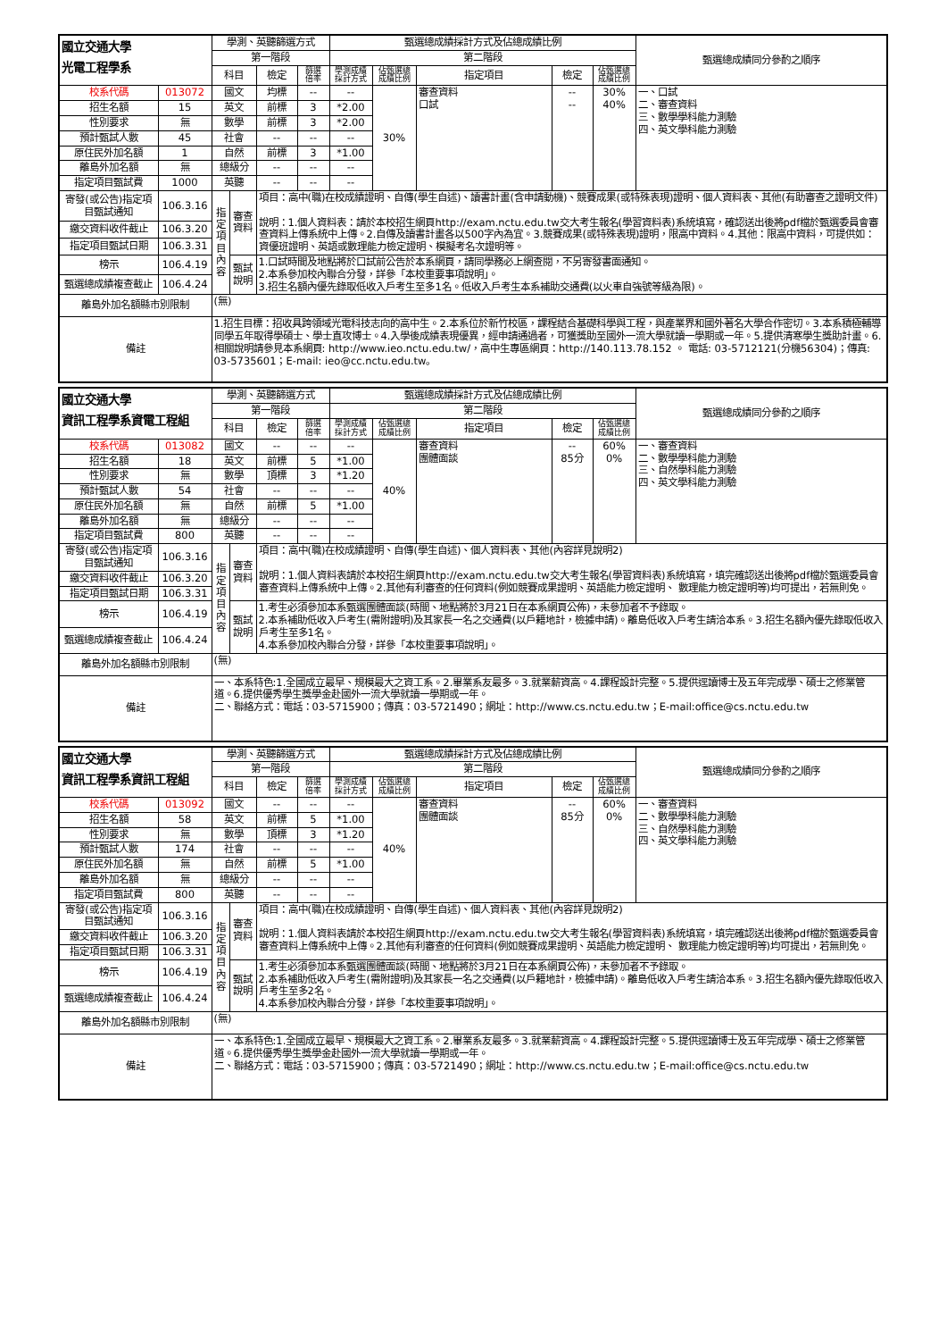| 國立交通大學 光電工程學系 | | 學測、英聽篩選方式 | | | | 甄選總成績採計方式及佔總成績比例 | | | | | 甄選總成績同分參酌之順序 |
| --- | --- | --- | --- | --- | --- | --- | --- | --- | --- | --- | --- |
| | | 第一階段 | | | | 第二階段 | | | | | |
| | | 科目 | | 檢定 | 篩選 倍率 | 學測成績 採計方式 | 佔甄選總 成績比例 | 指定項目 | 檢定 | 佔甄選總 成績比例 | |
| 校系代碼 | 013072 | 國文 | | 均標 | -- | -- | 30% | 審查資料 口試 | -- -- | 30% 40% | 一、口試 二、審查資料 三、數學學科能力測驗 四、英文學科能力測驗 |
| 招生名額 | 15 | 英文 | | 前標 | 3 | *2.00 | | | | | |
| 性別要求 | 無 | 數學 | | 前標 | 3 | *2.00 | | | | | |
| 預計甄試人數 | 45 | 社會 | | -- | -- | -- | | | | | |
| 原住民外加名額 | 1 | 自然 | | 前標 | 3 | *1.00 | | | | | |
| 離島外加名額 | 無 | 總級分 | | -- | -- | -- | | | | | |
| 指定項目甄試費 | 1000 | 英聽 | | -- | -- | -- | | | | | |
| 寄發(或公告)指定項目甄試通知 | 106.3.16 | 指 定 項 目 內 容 | 審查資料 | 項目：高中(職)在校成績證明、自傳(學生自述)、讀書計畫(含申請動機)、競賽成果(或特殊表現)證明、個人資料表、其他(有助審查之證明文件) 說明：1.個人資料表：請於本校招生網頁http://exam.nctu.edu.tw交大考生報名(學習資料表)系統填寫，確認送出後將pdf檔於甄選委員會審查資料上傳系統中上傳。2.自傳及讀書計畫各以500字內為宜。3.競賽成果(或特殊表現)證明，限高中資料。4.其他：限高中資料，可提供如：資優班證明、英語或數理能力檢定證明、模擬考名次證明等。 | | | | | | | |
| 繳交資料收件截止 | 106.3.20 | | | | | | | | | | |
| 指定項目甄試日期 | 106.3.31 | | | | | | | | | | |
| 榜示 | 106.4.19 | | 甄試說明 | 1.口試時間及地點將於口試前公告於本系網頁，請同學務必上網查閱，不另寄發書面通知。 2.本系參加校內聯合分發，詳參「本校重要事項說明」。 3.招生名額內優先錄取低收入戶考生至多1名。低收入戶考生本系補助交通費(以火車自強號等級為限)。 | | | | | | | |
| 甄選總成績複查截止 | 106.4.24 | | | | | | | | | | |
| 離島外加名額縣市別限制 | | (無) | | | | | | | | | |
| 備註 | | 1.招生目標：招收具跨領域光電科技志向的高中生。2.本系位於新竹校區，課程結合基礎科學與工程，與產業界和國外著名大學合作密切。3.本系積極輔導同學五年取得學碩士、學士直攻博士。4.入學後成績表現優異，經申請通過者，可獲獎助至國外一流大學就讀一學期或一年。5.提供清寒學生獎助計畫。6.相關說明請參見本系網頁: http://www.ieo.nctu.edu.tw/，高中生專區網頁：http://140.113.78.152 。 電話: 03-5712121(分機56304)；傳真: 03-5735601；E-mail: ieo@cc.nctu.edu.tw。 | | | | | | | | | |
| 國立交通大學 資訊工程學系資電工程組 | | 學測、英聽篩選方式 | | | | 甄選總成績採計方式及佔總成績比例 | | | | | 甄選總成績同分參酌之順序 |
| --- | --- | --- | --- | --- | --- | --- | --- | --- | --- | --- | --- |
| | | 第一階段 | | | | 第二階段 | | | | | |
| | | 科目 | | 檢定 | 篩選 倍率 | 學測成績 採計方式 | 佔甄選總 成績比例 | 指定項目 | 檢定 | 佔甄選總 成績比例 | |
| 校系代碼 | 013082 | 國文 | | -- | -- | -- | 40% | 審查資料 團體面談 | -- 85分 | 60% 0% | 一、審查資料 二、數學學科能力測驗 三、自然學科能力測驗 四、英文學科能力測驗 |
| 招生名額 | 18 | 英文 | | 前標 | 5 | *1.00 | | | | | |
| 性別要求 | 無 | 數學 | | 頂標 | 3 | *1.20 | | | | | |
| 預計甄試人數 | 54 | 社會 | | -- | -- | -- | | | | | |
| 原住民外加名額 | 無 | 自然 | | 前標 | 5 | *1.00 | | | | | |
| 離島外加名額 | 無 | 總級分 | | -- | -- | -- | | | | | |
| 指定項目甄試費 | 800 | 英聽 | | -- | -- | -- | | | | | |
| 寄發(或公告)指定項目甄試通知 | 106.3.16 | 指 定 項 目 內 容 | 審查資料 | 項目：高中(職)在校成績證明、自傳(學生自述)、個人資料表、其他(內容詳見說明2) 說明：1.個人資料表請於本校招生網頁http://exam.nctu.edu.tw交大考生報名(學習資料表)系統填寫，填完確認送出後將pdf檔於甄選委員會審查資料上傳系統中上傳。2.其他有利審查的任何資料(例如競賽成果證明、英語能力檢定證明、 數理能力檢定證明等)均可提出，若無則免。 | | | | | | | |
| 繳交資料收件截止 | 106.3.20 | | | | | | | | | | |
| 指定項目甄試日期 | 106.3.31 | | | | | | | | | | |
| 榜示 | 106.4.19 | | 甄試說明 | 1.考生必須參加本系甄選團體面談(時間、地點將於3月21日在本系網頁公佈)，未參加者不予錄取。 2.本系補助低收入戶考生(需附證明)及其家長一名之交通費(以戶籍地計，檢據申請)。離島低收入戶考生請洽本系。3.招生名額內優先錄取低收入戶考生至多1名。 4.本系參加校內聯合分發，詳參「本校重要事項說明」。 | | | | | | | |
| 甄選總成績複查截止 | 106.4.24 | | | | | | | | | | |
| 離島外加名額縣市別限制 | | (無) | | | | | | | | | |
| 備註 | | 一、本系特色:1.全國成立最早、規模最大之資工系。2.畢業系友最多。3.就業薪資高。4.課程設計完整。5.提供逕讀博士及五年完成學、碩士之修業管道。6.提供優秀學生獎學金赴國外一流大學就讀一學期或一年。 二、聯絡方式：電話：03-5715900；傳真：03-5721490；網址：http://www.cs.nctu.edu.tw；E-mail:office@cs.nctu.edu.tw | | | | | | | | | |
| 國立交通大學 資訊工程學系資訊工程組 | | 學測、英聽篩選方式 | | | | 甄選總成績採計方式及佔總成績比例 | | | | | 甄選總成績同分參酌之順序 |
| --- | --- | --- | --- | --- | --- | --- | --- | --- | --- | --- | --- |
| | | 第一階段 | | | | 第二階段 | | | | | |
| | | 科目 | | 檢定 | 篩選 倍率 | 學測成績 採計方式 | 佔甄選總 成績比例 | 指定項目 | 檢定 | 佔甄選總 成績比例 | |
| 校系代碼 | 013092 | 國文 | | -- | -- | -- | 40% | 審查資料 團體面談 | -- 85分 | 60% 0% | 一、審查資料 二、數學學科能力測驗 三、自然學科能力測驗 四、英文學科能力測驗 |
| 招生名額 | 58 | 英文 | | 前標 | 5 | *1.00 | | | | | |
| 性別要求 | 無 | 數學 | | 頂標 | 3 | *1.20 | | | | | |
| 預計甄試人數 | 174 | 社會 | | -- | -- | -- | | | | | |
| 原住民外加名額 | 無 | 自然 | | 前標 | 5 | *1.00 | | | | | |
| 離島外加名額 | 無 | 總級分 | | -- | -- | -- | | | | | |
| 指定項目甄試費 | 800 | 英聽 | | -- | -- | -- | | | | | |
| 寄發(或公告)指定項目甄試通知 | 106.3.16 | 指 定 項 目 內 容 | 審查資料 | 項目：高中(職)在校成績證明、自傳(學生自述)、個人資料表、其他(內容詳見說明2) 說明：1.個人資料表請於本校招生網頁http://exam.nctu.edu.tw交大考生報名(學習資料表)系統填寫，填完確認送出後將pdf檔於甄選委員會審查資料上傳系統中上傳。2.其他有利審查的任何資料(例如競賽成果證明、英語能力檢定證明、 數理能力檢定證明等)均可提出，若無則免。 | | | | | | | |
| 繳交資料收件截止 | 106.3.20 | | | | | | | | | | |
| 指定項目甄試日期 | 106.3.31 | | | | | | | | | | |
| 榜示 | 106.4.19 | | 甄試說明 | 1.考生必須參加本系甄選團體面談(時間、地點將於3月21日在本系網頁公佈)，未參加者不予錄取。 2.本系補助低收入戶考生(需附證明)及其家長一名之交通費(以戶籍地計，檢據申請)。離島低收入戶考生請洽本系。3.招生名額內優先錄取低收入戶考生至多2名。 4.本系參加校內聯合分發，詳參「本校重要事項說明」。 | | | | | | | |
| 甄選總成績複查截止 | 106.4.24 | | | | | | | | | | |
| 離島外加名額縣市別限制 | | (無) | | | | | | | | | |
| 備註 | | 一、本系特色:1.全國成立最早、規模最大之資工系。2.畢業系友最多。3.就業薪資高。4.課程設計完整。5.提供逕讀博士及五年完成學、碩士之修業管道。6.提供優秀學生獎學金赴國外一流大學就讀一學期或一年。 二、聯絡方式：電話：03-5715900；傳真：03-5721490；網址：http://www.cs.nctu.edu.tw；E-mail:office@cs.nctu.edu.tw | | | | | | | | | |